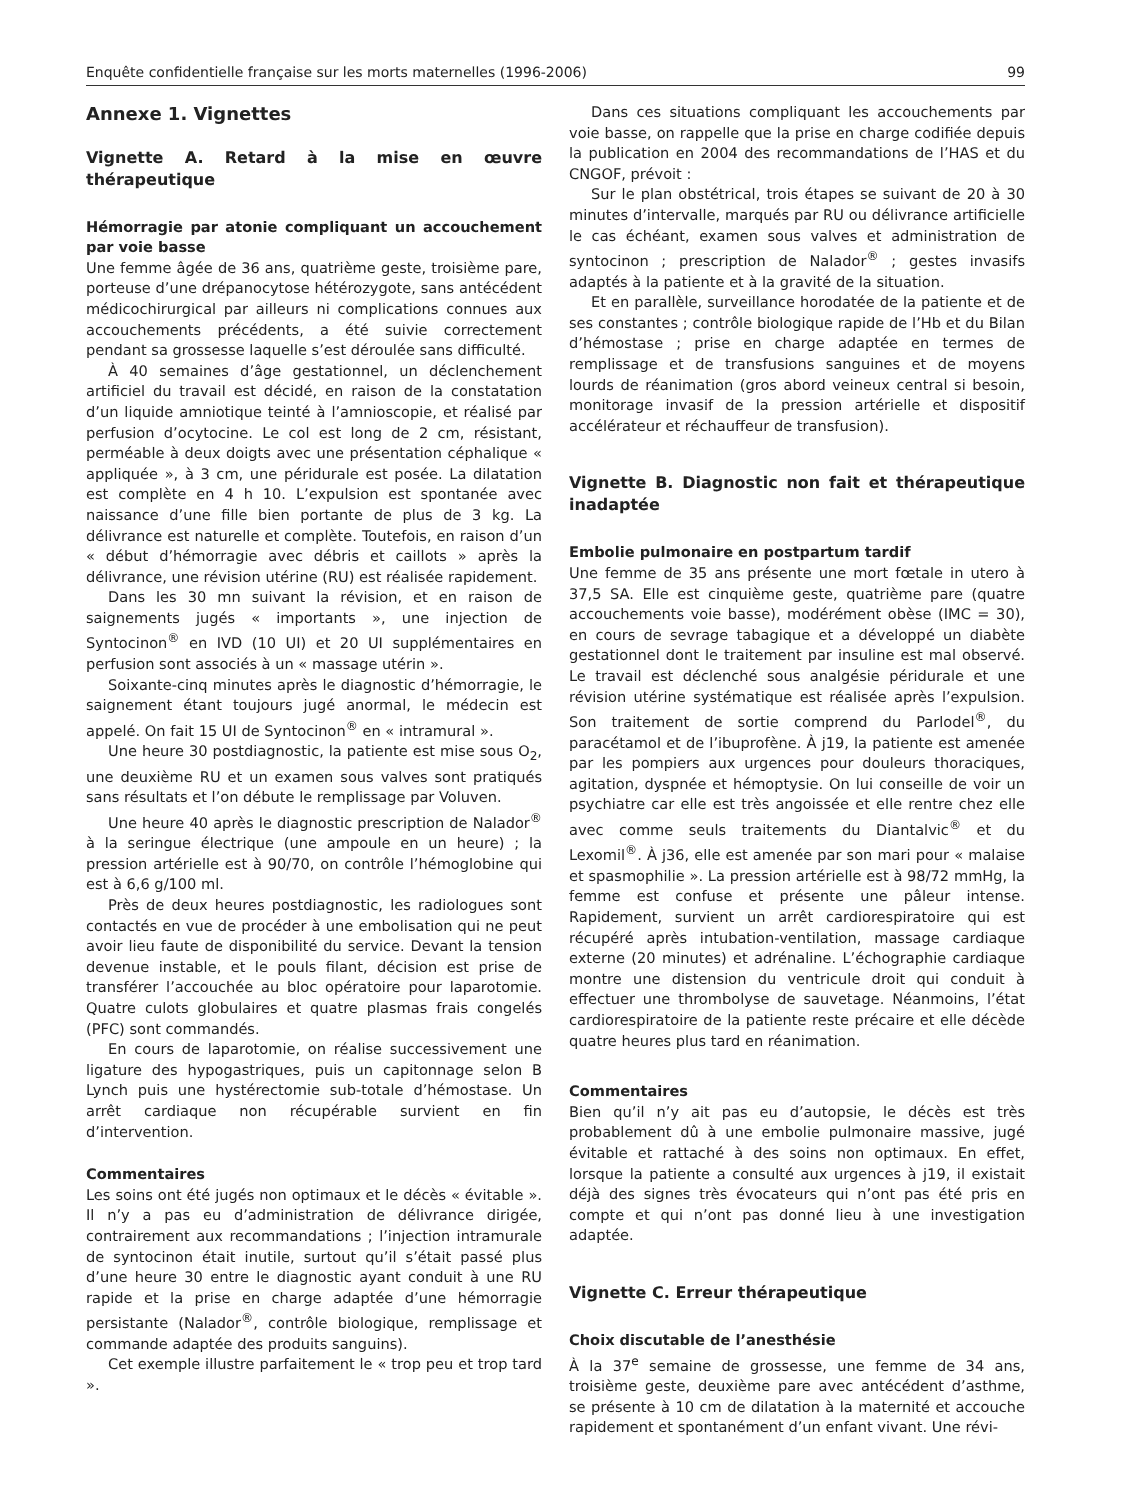Enquête confidentielle française sur les morts maternelles (1996-2006) 99
Annexe 1. Vignettes
Vignette A. Retard à la mise en œuvre thérapeutique
Hémorragie par atonie compliquant un accouchement par voie basse
Une femme âgée de 36 ans, quatrième geste, troisième pare, porteuse d’une drépanocytose hétérozygote, sans antécédent médicochirurgical par ailleurs ni complications connues aux accouchements précédents, a été suivie correctement pendant sa grossesse laquelle s’est déroulée sans difficulté.
À 40 semaines d’âge gestationnel, un déclenchement artificiel du travail est décidé, en raison de la constatation d’un liquide amniotique teinté à l’amnioscopie, et réalisé par perfusion d’ocytocine. Le col est long de 2 cm, résistant, perméable à deux doigts avec une présentation céphalique « appliquée », à 3 cm, une péridurale est posée. La dilatation est complète en 4 h 10. L’expulsion est spontanée avec naissance d’une fille bien portante de plus de 3 kg. La délivrance est naturelle et complète. Toutefois, en raison d’un « début d’hémorragie avec débris et caillots » après la délivrance, une révision utérine (RU) est réalisée rapidement.
Dans les 30 mn suivant la révision, et en raison de saignements jugés « importants », une injection de Syntocinon<sup>®</sup> en IVD (10 UI) et 20 UI supplémentaires en perfusion sont associés à un « massage utérin ».
Soixante-cinq minutes après le diagnostic d’hémorragie, le saignement étant toujours jugé anormal, le médecin est appelé. On fait 15 UI de Syntocinon<sup>®</sup> en « intramural ».
Une heure 30 postdiagnostic, la patiente est mise sous O<sub>2</sub>, une deuxième RU et un examen sous valves sont pratiqués sans résultats et l’on débute le remplissage par Voluven.
Une heure 40 après le diagnostic prescription de Nalador<sup>®</sup> à la seringue électrique (une ampoule en un heure) ; la pression artérielle est à 90/70, on contrôle l’hémoglobine qui est à 6,6 g/100 ml.
Près de deux heures postdiagnostic, les radiologues sont contactés en vue de procéder à une embolisation qui ne peut avoir lieu faute de disponibilité du service. Devant la tension devenue instable, et le pouls filant, décision est prise de transférer l’accouchée au bloc opératoire pour laparotomie. Quatre culots globulaires et quatre plasmas frais congelés (PFC) sont commandés.
En cours de laparotomie, on réalise successivement une ligature des hypogastriques, puis un capitonnage selon B Lynch puis une hystérectomie sub-totale d’hémostase. Un arrêt cardiaque non récupérable survient en fin d’intervention.
Commentaires
Les soins ont été jugés non optimaux et le décès « évitable ». Il n’y a pas eu d’administration de délivrance dirigée, contrairement aux recommandations ; l’injection intramurale de syntocinon était inutile, surtout qu’il s’était passé plus d’une heure 30 entre le diagnostic ayant conduit à une RU rapide et la prise en charge adaptée d’une hémorragie persistante (Nalador<sup>®</sup>, contrôle biologique, remplissage et commande adaptée des produits sanguins).
Cet exemple illustre parfaitement le « trop peu et trop tard ».
Dans ces situations compliquant les accouchements par voie basse, on rappelle que la prise en charge codifiée depuis la publication en 2004 des recommandations de l’HAS et du CNGOF, prévoit :
Sur le plan obstétrical, trois étapes se suivant de 20 à 30 minutes d’intervalle, marqués par RU ou délivrance artificielle le cas échéant, examen sous valves et administration de syntocinon ; prescription de Nalador<sup>®</sup> ; gestes invasifs adaptés à la patiente et à la gravité de la situation.
Et en parallèle, surveillance horodatée de la patiente et de ses constantes ; contrôle biologique rapide de l’Hb et du Bilan d’hémostase ; prise en charge adaptée en termes de remplissage et de transfusions sanguines et de moyens lourds de réanimation (gros abord veineux central si besoin, monitorage invasif de la pression artérielle et dispositif accélérateur et réchauffeur de transfusion).
Vignette B. Diagnostic non fait et thérapeutique inadaptée
Embolie pulmonaire en postpartum tardif
Une femme de 35 ans présente une mort fœtale in utero à 37,5 SA. Elle est cinquième geste, quatrième pare (quatre accouchements voie basse), modérément obèse (IMC = 30), en cours de sevrage tabagique et a développé un diabète gestationnel dont le traitement par insuline est mal observé. Le travail est déclenché sous analgésie péridurale et une révision utérine systématique est réalisée après l’expulsion. Son traitement de sortie comprend du Parlodel<sup>®</sup>, du paracétamol et de l’ibuprofène. À j19, la patiente est amenée par les pompiers aux urgences pour douleurs thoraciques, agitation, dyspnée et hémoptysie. On lui conseille de voir un psychiatre car elle est très angoissée et elle rentre chez elle avec comme seuls traitements du Diantalvic<sup>®</sup> et du Lexomil<sup>®</sup>. À j36, elle est amenée par son mari pour « malaise et spasmophilie ». La pression artérielle est à 98/72 mmHg, la femme est confuse et présente une pâleur intense. Rapidement, survient un arrêt cardiorespiratoire qui est récupéré après intubation-ventilation, massage cardiaque externe (20 minutes) et adrénaline. L’échographie cardiaque montre une distension du ventricule droit qui conduit à effectuer une thrombolyse de sauvetage. Néanmoins, l’état cardiorespiratoire de la patiente reste précaire et elle décède quatre heures plus tard en réanimation.
Commentaires
Bien qu’il n’y ait pas eu d’autopsie, le décès est très probablement dû à une embolie pulmonaire massive, jugé évitable et rattaché à des soins non optimaux. En effet, lorsque la patiente a consulté aux urgences à j19, il existait déjà des signes très évocateurs qui n’ont pas été pris en compte et qui n’ont pas donné lieu à une investigation adaptée.
Vignette C. Erreur thérapeutique
Choix discutable de l’anesthésie
À la 37<sup>e</sup> semaine de grossesse, une femme de 34 ans, troisième geste, deuxième pare avec antécédent d’asthme, se présente à 10 cm de dilatation à la maternité et accouche rapidement et spontanément d’un enfant vivant. Une révi-